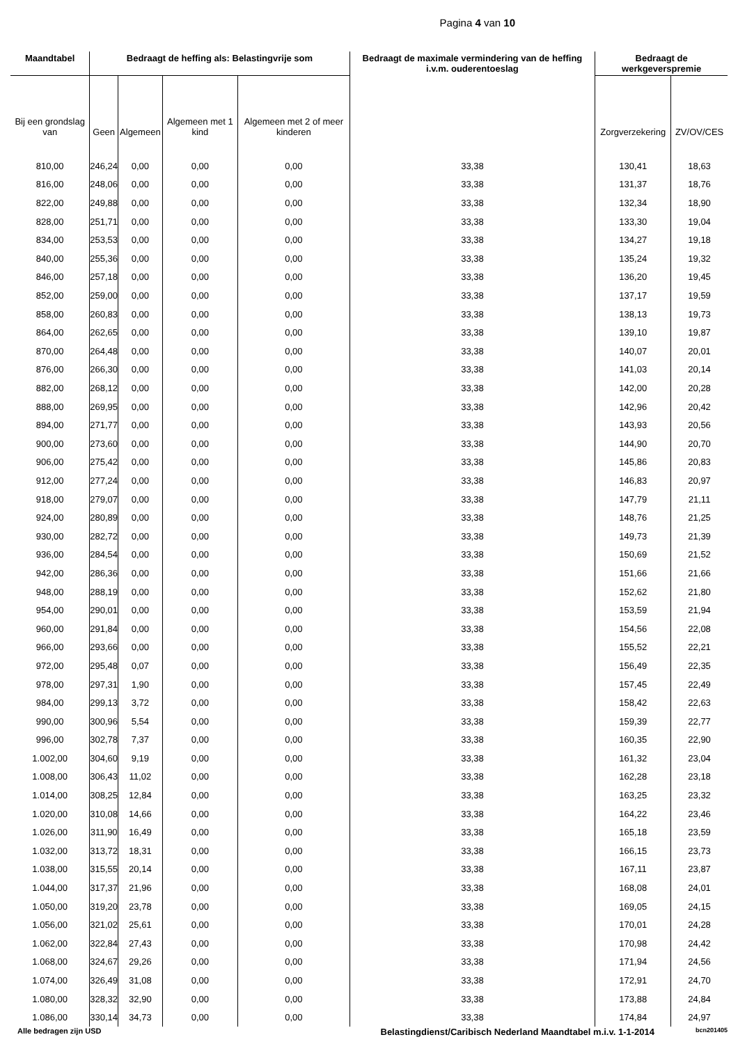Pagina 4 van 10
| Maandtabel | Bedraagt de heffing als: Belastingvrije som | | | | Bedraagt de maximale vermindering van de heffing i.v.m. ouderentoeslag | Bedraagt de werkgeverspremie | |
| --- | --- | --- | --- | --- | --- | --- | --- |
| Bij een grondslag van | Geen | Algemeen | Algemeen met 1 kind | Algemeen met 2 of meer kinderen | | Zorgverzekering | ZV/OV/CES |
| 810,00 | 246,24 | 0,00 | 0,00 | 0,00 | 33,38 | 130,41 | 18,63 |
| 816,00 | 248,06 | 0,00 | 0,00 | 0,00 | 33,38 | 131,37 | 18,76 |
| 822,00 | 249,88 | 0,00 | 0,00 | 0,00 | 33,38 | 132,34 | 18,90 |
| 828,00 | 251,71 | 0,00 | 0,00 | 0,00 | 33,38 | 133,30 | 19,04 |
| 834,00 | 253,53 | 0,00 | 0,00 | 0,00 | 33,38 | 134,27 | 19,18 |
| 840,00 | 255,36 | 0,00 | 0,00 | 0,00 | 33,38 | 135,24 | 19,32 |
| 846,00 | 257,18 | 0,00 | 0,00 | 0,00 | 33,38 | 136,20 | 19,45 |
| 852,00 | 259,00 | 0,00 | 0,00 | 0,00 | 33,38 | 137,17 | 19,59 |
| 858,00 | 260,83 | 0,00 | 0,00 | 0,00 | 33,38 | 138,13 | 19,73 |
| 864,00 | 262,65 | 0,00 | 0,00 | 0,00 | 33,38 | 139,10 | 19,87 |
| 870,00 | 264,48 | 0,00 | 0,00 | 0,00 | 33,38 | 140,07 | 20,01 |
| 876,00 | 266,30 | 0,00 | 0,00 | 0,00 | 33,38 | 141,03 | 20,14 |
| 882,00 | 268,12 | 0,00 | 0,00 | 0,00 | 33,38 | 142,00 | 20,28 |
| 888,00 | 269,95 | 0,00 | 0,00 | 0,00 | 33,38 | 142,96 | 20,42 |
| 894,00 | 271,77 | 0,00 | 0,00 | 0,00 | 33,38 | 143,93 | 20,56 |
| 900,00 | 273,60 | 0,00 | 0,00 | 0,00 | 33,38 | 144,90 | 20,70 |
| 906,00 | 275,42 | 0,00 | 0,00 | 0,00 | 33,38 | 145,86 | 20,83 |
| 912,00 | 277,24 | 0,00 | 0,00 | 0,00 | 33,38 | 146,83 | 20,97 |
| 918,00 | 279,07 | 0,00 | 0,00 | 0,00 | 33,38 | 147,79 | 21,11 |
| 924,00 | 280,89 | 0,00 | 0,00 | 0,00 | 33,38 | 148,76 | 21,25 |
| 930,00 | 282,72 | 0,00 | 0,00 | 0,00 | 33,38 | 149,73 | 21,39 |
| 936,00 | 284,54 | 0,00 | 0,00 | 0,00 | 33,38 | 150,69 | 21,52 |
| 942,00 | 286,36 | 0,00 | 0,00 | 0,00 | 33,38 | 151,66 | 21,66 |
| 948,00 | 288,19 | 0,00 | 0,00 | 0,00 | 33,38 | 152,62 | 21,80 |
| 954,00 | 290,01 | 0,00 | 0,00 | 0,00 | 33,38 | 153,59 | 21,94 |
| 960,00 | 291,84 | 0,00 | 0,00 | 0,00 | 33,38 | 154,56 | 22,08 |
| 966,00 | 293,66 | 0,00 | 0,00 | 0,00 | 33,38 | 155,52 | 22,21 |
| 972,00 | 295,48 | 0,07 | 0,00 | 0,00 | 33,38 | 156,49 | 22,35 |
| 978,00 | 297,31 | 1,90 | 0,00 | 0,00 | 33,38 | 157,45 | 22,49 |
| 984,00 | 299,13 | 3,72 | 0,00 | 0,00 | 33,38 | 158,42 | 22,63 |
| 990,00 | 300,96 | 5,54 | 0,00 | 0,00 | 33,38 | 159,39 | 22,77 |
| 996,00 | 302,78 | 7,37 | 0,00 | 0,00 | 33,38 | 160,35 | 22,90 |
| 1.002,00 | 304,60 | 9,19 | 0,00 | 0,00 | 33,38 | 161,32 | 23,04 |
| 1.008,00 | 306,43 | 11,02 | 0,00 | 0,00 | 33,38 | 162,28 | 23,18 |
| 1.014,00 | 308,25 | 12,84 | 0,00 | 0,00 | 33,38 | 163,25 | 23,32 |
| 1.020,00 | 310,08 | 14,66 | 0,00 | 0,00 | 33,38 | 164,22 | 23,46 |
| 1.026,00 | 311,90 | 16,49 | 0,00 | 0,00 | 33,38 | 165,18 | 23,59 |
| 1.032,00 | 313,72 | 18,31 | 0,00 | 0,00 | 33,38 | 166,15 | 23,73 |
| 1.038,00 | 315,55 | 20,14 | 0,00 | 0,00 | 33,38 | 167,11 | 23,87 |
| 1.044,00 | 317,37 | 21,96 | 0,00 | 0,00 | 33,38 | 168,08 | 24,01 |
| 1.050,00 | 319,20 | 23,78 | 0,00 | 0,00 | 33,38 | 169,05 | 24,15 |
| 1.056,00 | 321,02 | 25,61 | 0,00 | 0,00 | 33,38 | 170,01 | 24,28 |
| 1.062,00 | 322,84 | 27,43 | 0,00 | 0,00 | 33,38 | 170,98 | 24,42 |
| 1.068,00 | 324,67 | 29,26 | 0,00 | 0,00 | 33,38 | 171,94 | 24,56 |
| 1.074,00 | 326,49 | 31,08 | 0,00 | 0,00 | 33,38 | 172,91 | 24,70 |
| 1.080,00 | 328,32 | 32,90 | 0,00 | 0,00 | 33,38 | 173,88 | 24,84 |
| 1.086,00 | 330,14 | 34,73 | 0,00 | 0,00 | 33,38 | 174,84 | 24,97 |
Alle bedragen zijn USD Belastingdienst/Caribisch Nederland Maandtabel m.i.v. 1-1-2014 bcn201405